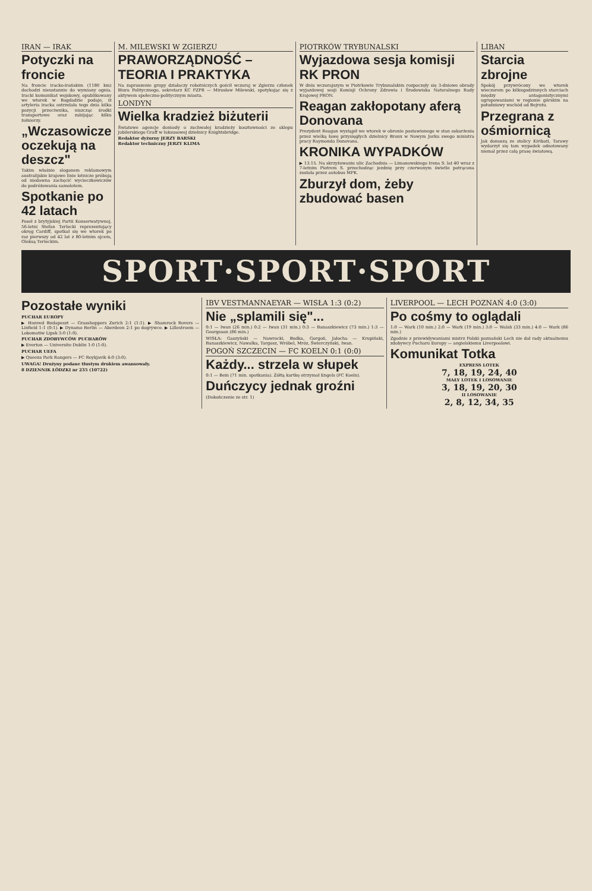IRAN — IRAK
Potyczki na froncie
Na froncie iracko-irańskim (1180 km) dochodzi nieustannie do wymiany ognia. Iracki komunikat wojskowy, opublikowany we wtorek w Bagdadzie podaje, iż artyleria iracka ostrzelała tego dnia kilka pozycji przeciwnika, niszcząc środki transportowe oraz zabijając kilku żołnierzy.
„Wczasowicze oczekują na deszcz"
Takim właśnie sloganem reklamowym australijskie krajowe linie lotnicze próbują od niedawna zachęcić wycieczkowiczów do podróżowania samolotem.
Spotkanie po 42 latach
Poseł z brytyjskiej Partii Konserwatywnej, 56-letni Stefan Terlecki reprezentujący okręg Cardiff, spotkał się we wtorek po raz pierwszy od 42 lat z 80-letnim ojcem, Oleksą Terleckim.
M. MILEWSKI W ZGIERZU
PRAWORZĄDNOŚĆ – TEORIA I PRAKTYKA
Na zaproszenie grupy działaczy robotniczych gościł wczoraj w Zgierzu członek Biura Politycznego, sekretarz KC PZPR — Mirosław Milewski, spotykając się z aktywem społeczno-politycznym miasta.
LONDYN
Wielka kradzież biżuterii
Światowe agencje doniosły o zuchwałej kradzieży kosztowności ze sklepu jubilerskiego Graff w luksusowej dzielnicy Knightsbridge.
Redaktor dyżurny JERZY BARSKI
Redaktor techniczny JERZY KLIMA
PIOTRKÓW TRYBUNALSKI
Wyjazdowa sesja komisji RK PRON
W dniu wczorajszym w Piotrkowie Trybunalskim rozpoczęły się 3-dniowe obrady wyjazdowej sesji Komisji Ochrony Zdrowia i Środowiska Naturalnego Rady Krajowej PRON.
Reagan zakłopotany aferą Donovana
Prezydent Reagan wystąpił we wtorek w obronie postawionego w stan oskarżenia przez wielką ławę przysięgłych dzielnicy Bronx w Nowym Jorku swego ministra pracy Raymonda Donovana.
KRONIKA WYPADKÓW
▶ 13.15. Na skrzyżowaniu ulic Zachodnia — Limanowskiego Irena S. lat 40 wraz z 7-letnim Piotrem S. przechodząc jezdnię przy czerwonym świetle potrącona została przez autobus MPK.
Zburzył dom, żeby zbudować basen
LIBAN
Starcia zbrojne
Spokój przywrócony we wtorek wieczorem po kilkugodzinnych starciach między antagonistycznymi ugrupowaniami w regionie górskim na południowy wschód od Bejrutu.
Przegrana z ośmiornicą
Jak donoszą ze stolicy Kiribati, Tarawy wydarzył się tam wypadek odnotowany niemal przez całą prasę światową.
SPORT·SPORT·SPORT
Pozostałe wyniki
PUCHAR EUROPY
▶ Honved Budapeszt — Grasshoppers Zurich 2:1 (1:1). ▶ Shamrock Rovers — Linfield 1:1 (0:1). ▶ Dynamo Berlin — Aberdeen 2:1 po dogrywce. ▶ Lillestroem — Lokomotiw Lipsk 3:0 (1:0).
PUCHAR ZDOBYWCÓW PUCHARÓW
▶ Everton — Universite Dublin 1:0 (1:0).
PUCHAR UEFA
▶ Queens Park Rangers — FC Reykjavik 4:0 (3:0).
UWAGA! Drużyny podane tłustym drukiem awansowały.
8 DZIENNIK ŁÓDZKI nr 235 (10722)
IBV VESTMANNAEYAR — WISŁA 1:3 (0:2)
Nie „splamili się"...
0:1 — Iwan (26 min.) 0:2 — Iwan (31 min.) 0:3 — Banaszkiewicz (73 min.) 1:3 — Georgsson (86 min.)
WISŁA: Gaszyński — Nawrocki, Budka, Gorgoń, Jałocha — Krupiński, Banaszkiewicz, Nawałka, Targosz, Wróbel, Mróz, Świerczyński, Iwan.
POGOŃ SZCZECIN — FC KOELN 0:1 (0:0)
Każdy... strzela w słupek
0:1 — Bein (71 min. spotkania). Żółtą kartkę otrzymał Engels (FC Koeln).
Duńczycy jednak groźni
(Dokończenie ze str. 1)
LIVERPOOL — LECH POZNAŃ 4:0 (3:0)
Po cośmy to oglądali
1:0 — Wark (10 min.) 2:0 — Wark (19 min.) 3:0 — Walsh (33 min.) 4:0 — Wark (86 min.)
Zgodnie z przewidywaniami mistrz Polski poznański Lech nie dał rady aktualnemu zdobywcy Pucharu Europy — angielskiemu Liverpoolowi.
Komunikat Totka
EXPRESS LOTEK
7, 18, 19, 24, 40
MAŁY LOTEK I LOSOWANIE
3, 18, 19, 20, 30
II LOSOWANIE
2, 8, 12, 34, 35